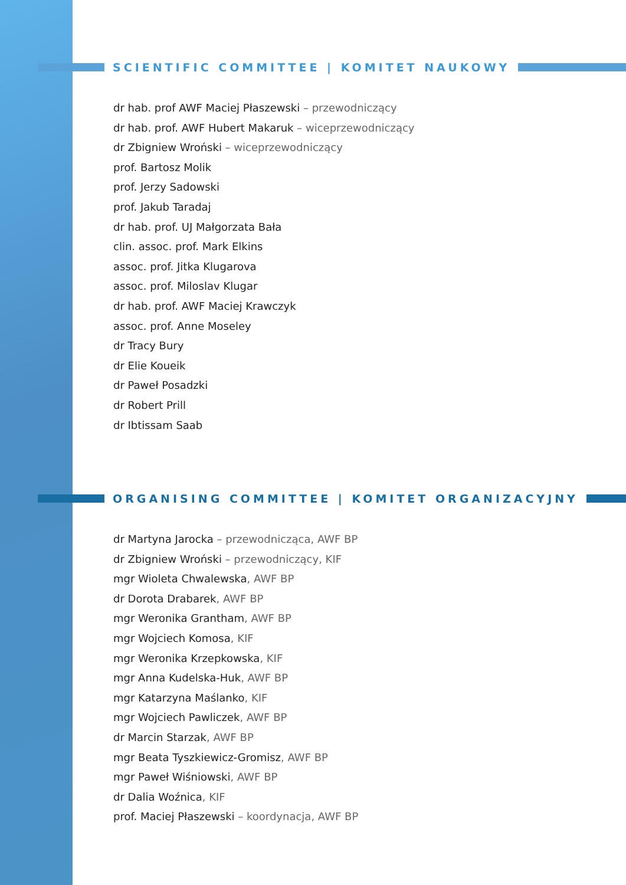SCIENTIFIC COMMITTEE | KOMITET NAUKOWY
dr hab. prof AWF Maciej Płaszewski – przewodniczący
dr hab. prof. AWF Hubert Makaruk – wiceprzewodniczący
dr Zbigniew Wroński – wiceprzewodniczący
prof. Bartosz Molik
prof. Jerzy Sadowski
prof. Jakub Taradaj
dr hab. prof. UJ Małgorzata Bała
clin. assoc. prof. Mark Elkins
assoc. prof. Jitka Klugarova
assoc. prof. Miloslav Klugar
dr hab. prof. AWF Maciej Krawczyk
assoc. prof. Anne Moseley
dr Tracy Bury
dr Elie Koueik
dr Paweł Posadzki
dr Robert Prill
dr Ibtissam Saab
ORGANISING COMMITTEE | KOMITET ORGANIZACYJNY
dr Martyna Jarocka – przewodnicząca, AWF BP
dr Zbigniew Wroński – przewodniczący, KIF
mgr Wioleta Chwalewska, AWF BP
dr Dorota Drabarek, AWF BP
mgr Weronika Grantham, AWF BP
mgr Wojciech Komosa, KIF
mgr Weronika Krzepkowska, KIF
mgr Anna Kudelska-Huk, AWF BP
mgr Katarzyna Maślanko, KIF
mgr Wojciech Pawliczek, AWF BP
dr Marcin Starzak, AWF BP
mgr Beata Tyszkiewicz-Gromisz, AWF BP
mgr Paweł Wiśniowski, AWF BP
dr Dalia Woźnica, KIF
prof. Maciej Płaszewski – koordynacja, AWF BP